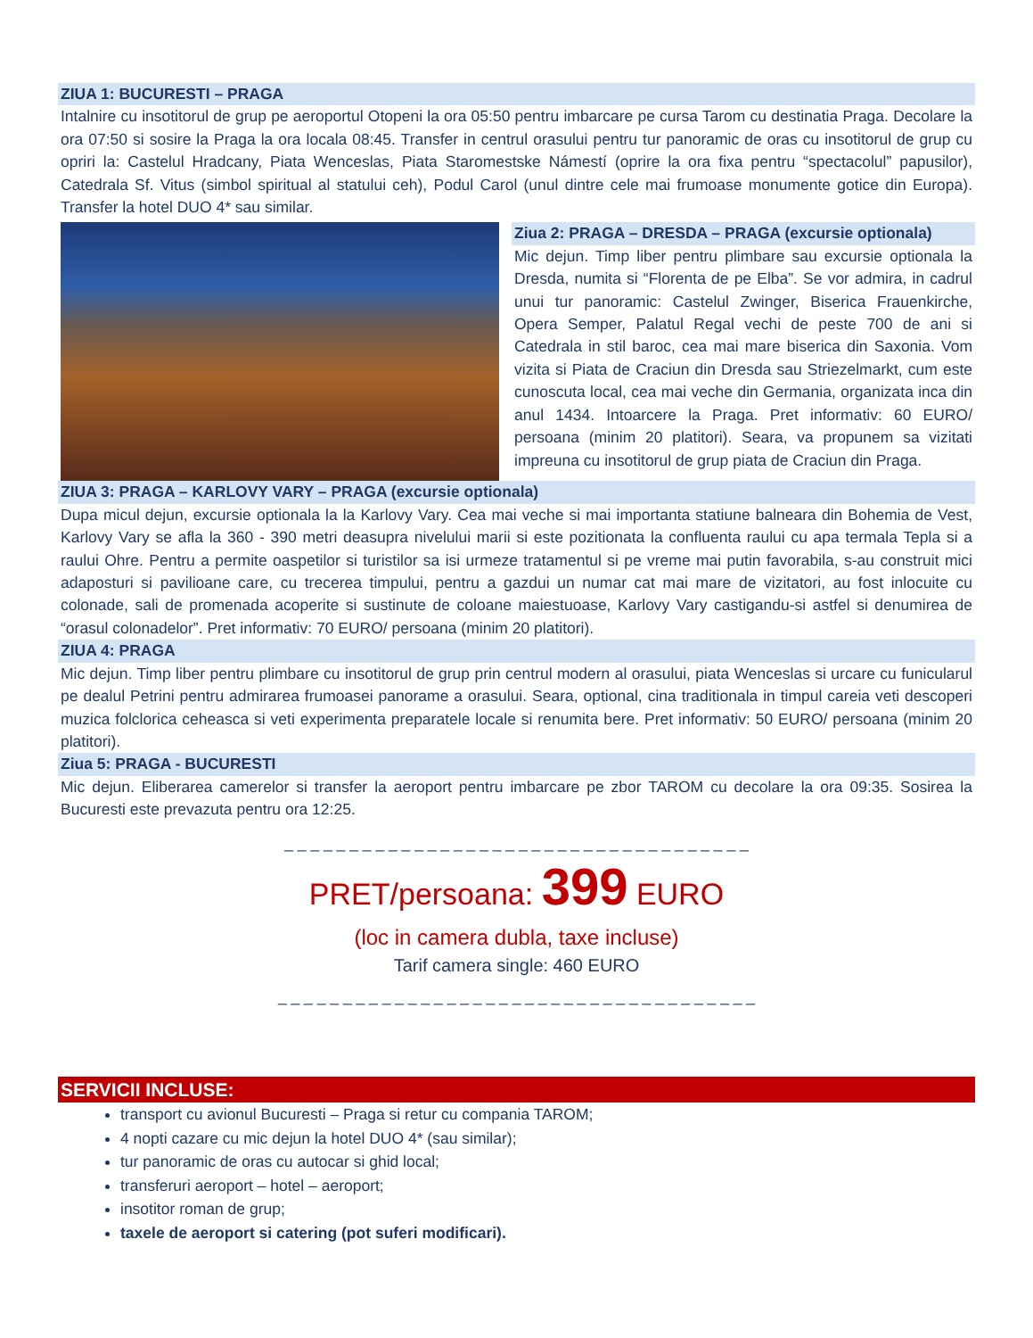ZIUA 1: BUCURESTI – PRAGA
Intalnire cu insotitorul de grup pe aeroportul Otopeni la ora 05:50 pentru imbarcare pe cursa Tarom cu destinatia Praga. Decolare la ora 07:50 si sosire la Praga la ora locala 08:45. Transfer in centrul orasului pentru tur panoramic de oras cu insotitorul de grup cu opriri la: Castelul Hradcany, Piata Wenceslas, Piata Staromestske Námestí (oprire la ora fixa pentru “spectacolul” papusilor), Catedrala Sf. Vitus (simbol spiritual al statului ceh), Podul Carol (unul dintre cele mai frumoase monumente gotice din Europa). Transfer la hotel DUO 4* sau similar.
Ziua 2: PRAGA – DRESDA – PRAGA (excursie optionala)
Mic dejun. Timp liber pentru plimbare sau excursie optionala la Dresda, numita si “Florenta de pe Elba”. Se vor admira, in cadrul unui tur panoramic: Castelul Zwinger, Biserica Frauenkirche, Opera Semper, Palatul Regal vechi de peste 700 de ani si Catedrala in stil baroc, cea mai mare biserica din Saxonia. Vom vizita si Piata de Craciun din Dresda sau Striezelmarkt, cum este cunoscuta local, cea mai veche din Germania, organizata inca din anul 1434. Intoarcere la Praga. Pret informativ: 60 EURO/ persoana (minim 20 platitori). Seara, va propunem sa vizitati impreuna cu insotitorul de grup piata de Craciun din Praga.
ZIUA 3: PRAGA – KARLOVY VARY – PRAGA (excursie optionala)
Dupa micul dejun, excursie optionala la la Karlovy Vary. Cea mai veche si mai importanta statiune balneara din Bohemia de Vest, Karlovy Vary se afla la 360 - 390 metri deasupra nivelului marii si este pozitionata la confluenta raului cu apa termala Tepla si a raului Ohre. Pentru a permite oaspetilor si turistilor sa isi urmeze tratamentul si pe vreme mai putin favorabila, s-au construit mici adaposturi si pavilioane care, cu trecerea timpului, pentru a gazdui un numar cat mai mare de vizitatori, au fost inlocuite cu colonade, sali de promenada acoperite si sustinute de coloane maiestuoase, Karlovy Vary castigandu-si astfel si denumirea de “orasul colonadelor”. Pret informativ: 70 EURO/ persoana (minim 20 platitori).
ZIUA 4: PRAGA
Mic dejun. Timp liber pentru plimbare cu insotitorul de grup prin centrul modern al orasului, piata Wenceslas si urcare cu funicularul pe dealul Petrini pentru admirarea frumoasei panorame a orasului. Seara, optional, cina traditionala in timpul careia veti descoperi muzica folclorica ceheasca si veti experimenta preparatele locale si renumita bere. Pret informativ: 50 EURO/ persoana (minim 20 platitori).
Ziua 5: PRAGA - BUCURESTI
Mic dejun. Eliberarea camerelor si transfer la aeroport pentru imbarcare pe zbor TAROM cu decolare la ora 09:35. Sosirea la Bucuresti este prevazuta pentru ora 12:25.
_ _ _ _ _ _ _ _ _ _ _ _ _ _ _ _ _ _ _ _ _ _ _ _ _ _ _ _ _ _ _ _ _ _ _ _
PRET/persoana: 399 EURO
(loc in camera dubla, taxe incluse)
Tarif camera single: 460 EURO
_ _ _ _ _ _ _ _ _ _ _ _ _ _ _ _ _ _ _ _ _ _ _ _ _ _ _ _ _ _ _ _ _ _ _ _ _
SERVICII INCLUSE:
transport cu avionul Bucuresti – Praga si retur cu compania TAROM;
4 nopti cazare cu mic dejun la hotel DUO 4* (sau similar);
tur panoramic de oras cu autocar si ghid local;
transferuri aeroport – hotel – aeroport;
insotitor roman de grup;
taxele de aeroport si catering (pot suferi modificari).